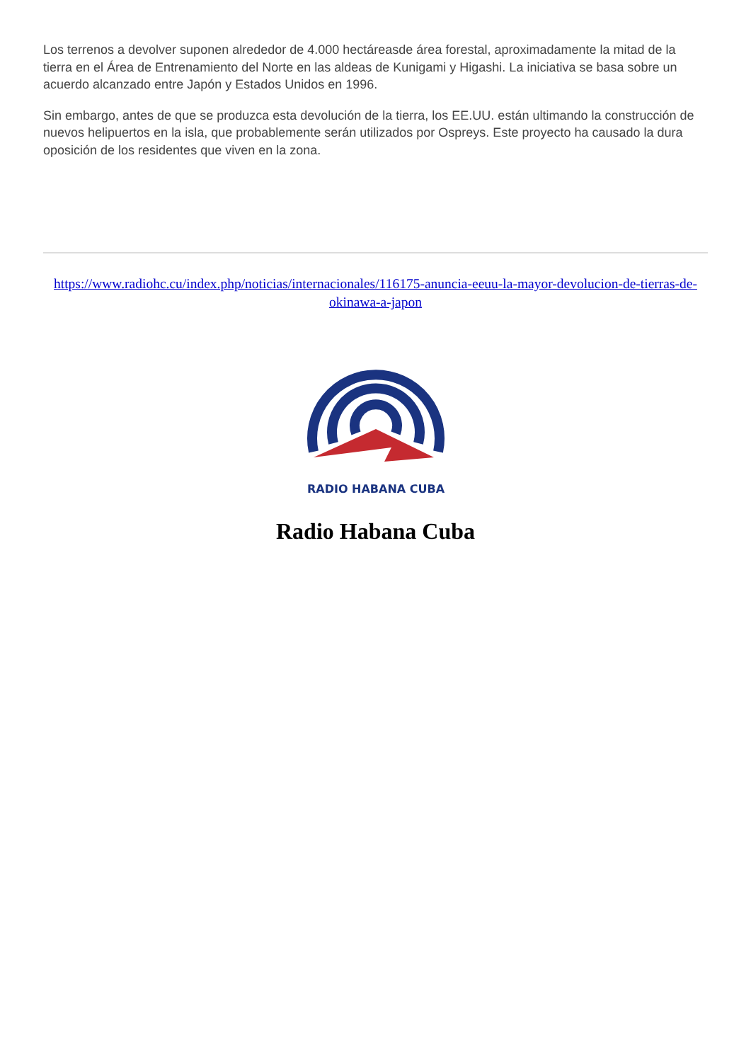Los terrenos a devolver suponen alrededor de 4.000 hectáreasde área forestal, aproximadamente la mitad de la tierra en el Área de Entrenamiento del Norte en las aldeas de Kunigami y Higashi. La iniciativa se basa sobre un acuerdo alcanzado entre Japón y Estados Unidos en 1996.
Sin embargo, antes de que se produzca esta devolución de la tierra, los EE.UU. están ultimando la construcción de nuevos helipuertos en la isla, que probablemente serán utilizados por Ospreys. Este proyecto ha causado la dura oposición de los residentes que viven en la zona.
https://www.radiohc.cu/index.php/noticias/internacionales/116175-anuncia-eeuu-la-mayor-devolucion-de-tierras-de-okinawa-a-japon
RADIO HABANA CUBA
Radio Habana Cuba